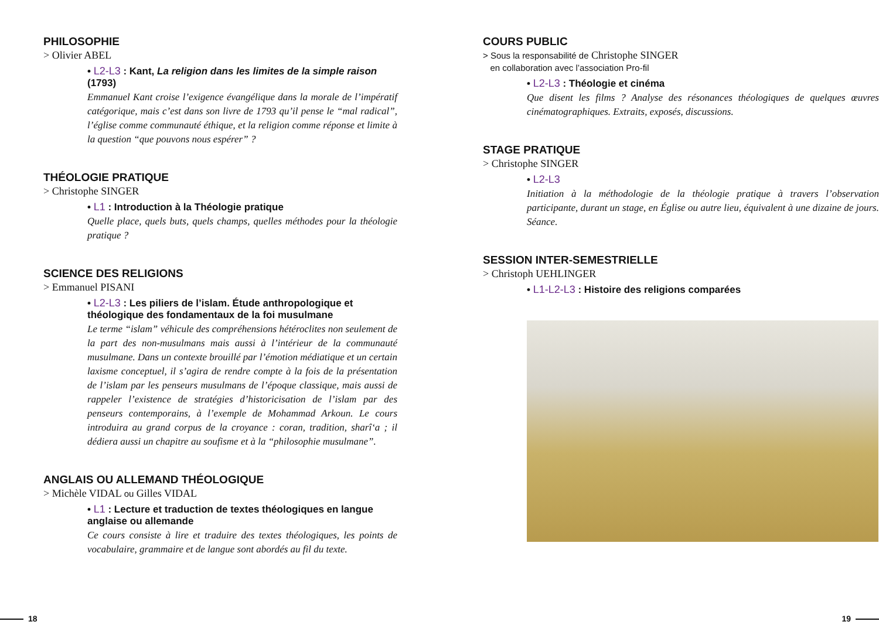PHILOSOPHIE
> Olivier ABEL
• L2-L3 : Kant, La religion dans les limites de la simple raison (1793)
Emmanuel Kant croise l’exigence évangélique dans la morale de l’impératif catégorique, mais c’est dans son livre de 1793 qu’il pense le “mal radical”, l’église comme communauté éthique, et la religion comme réponse et limite à la question “que pouvons nous espérer” ?
THÉOLOGIE PRATIQUE
> Christophe SINGER
• L1 : Introduction à la Théologie pratique
Quelle place, quels buts, quels champs, quelles méthodes pour la théologie pratique ?
SCIENCE DES RELIGIONS
> Emmanuel PISANI
• L2-L3 : Les piliers de l’islam. Étude anthropologique et théologique des fondamentaux de la foi musulmane
Le terme “islam” véhicule des compréhensions hétéroclites non seulement de la part des non-musulmans mais aussi à l’intérieur de la communauté musulmane. Dans un contexte brouillé par l’émotion médiatique et un certain laxisme conceptuel, il s’agira de rendre compte à la fois de la présentation de l’islam par les penseurs musulmans de l’époque classique, mais aussi de rappeler l’existence de stratégies d’historicisation de l’islam par des penseurs contemporains, à l’exemple de Mohammad Arkoun. Le cours introduira au grand corpus de la croyance : coran, tradition, sharî‘a ; il dédiera aussi un chapitre au soufisme et à la “philosophie musulmane”.
ANGLAIS OU ALLEMAND THÉOLOGIQUE
> Michèle VIDAL ou Gilles VIDAL
• L1 : Lecture et traduction de textes théologiques en langue anglaise ou allemande
Ce cours consiste à lire et traduire des textes théologiques, les points de vocabulaire, grammaire et de langue sont abordés au fil du texte.
COURS PUBLIC
> Sous la responsabilité de Christophe SINGER
en collaboration avec l’association Pro-fil
• L2-L3 : Théologie et cinéma
Que disent les films ? Analyse des résonances théologiques de quelques œuvres cinématographiques. Extraits, exposés, discussions.
STAGE PRATIQUE
> Christophe SINGER
• L2-L3
Initiation à la méthodologie de la théologie pratique à travers l’observation participante, durant un stage, en Église ou autre lieu, équivalent à une dizaine de jours. Séance.
SESSION INTER-SEMESTRIELLE
> Christoph UEHLINGER
• L1-L2-L3 : Histoire des religions comparées
18 19